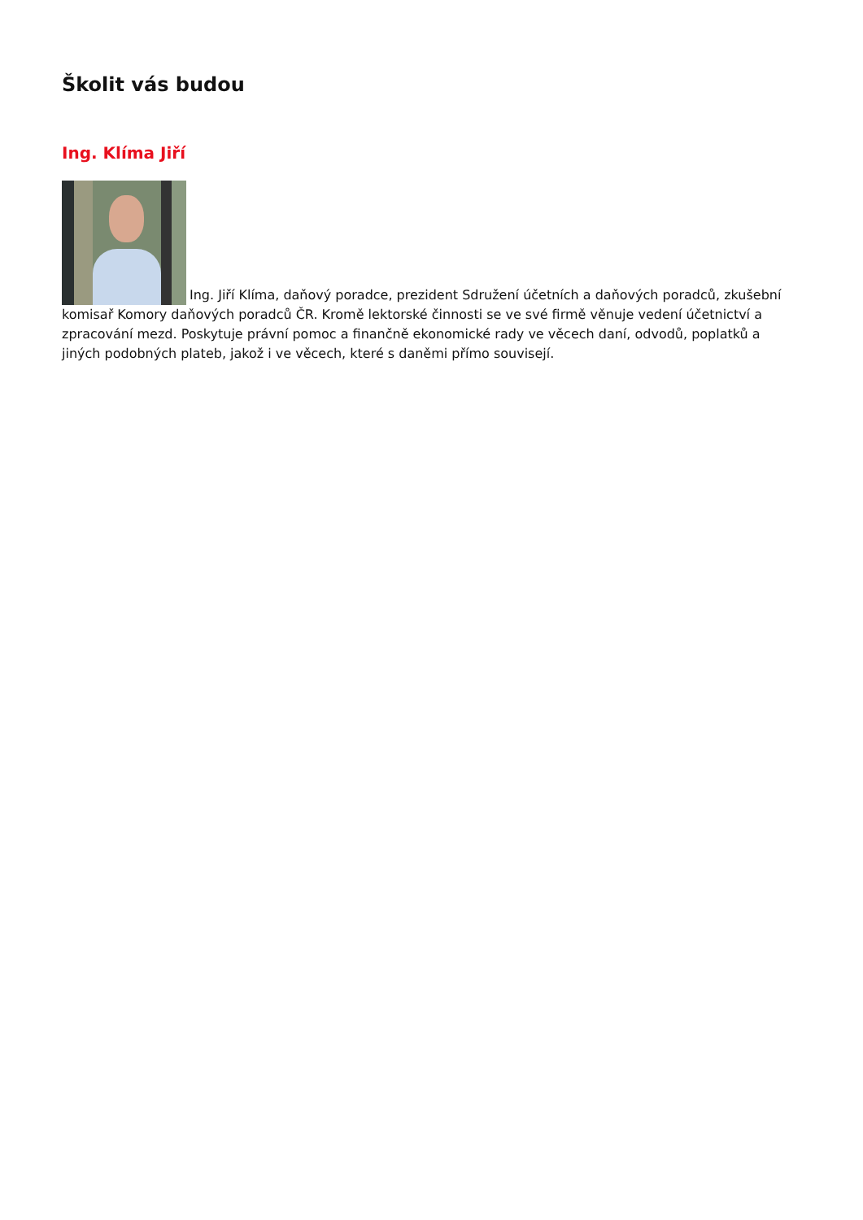Školit vás budou
Ing. Klíma Jiří
Ing. Jiří Klíma, daňový poradce, prezident Sdružení účetních a daňových poradců, zkušební komisař Komory daňových poradců ČR. Kromě lektorské činnosti se ve své firmě věnuje vedení účetnictví a zpracování mezd. Poskytuje právní pomoc a finančně ekonomické rady ve věcech daní, odvodů, poplatků a jiných podobných plateb, jakož i ve věcech, které s daněmi přímo souvisejí.